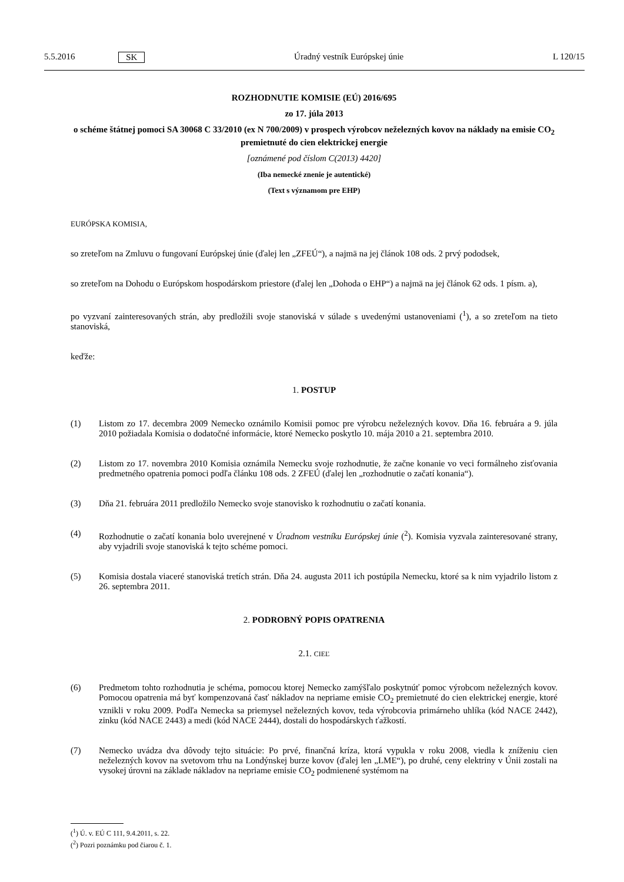5.5.2016 SK Úradný vestník Európskej únie L 120/15
ROZHODNUTIE KOMISIE (EÚ) 2016/695
zo 17. júla 2013
o schéme štátnej pomoci SA 30068 C 33/2010 (ex N 700/2009) v prospech výrobcov neželezných kovov na náklady na emisie CO<sub>2</sub> premietnuté do cien elektrickej energie
[oznámené pod číslom C(2013) 4420]
(Iba nemecké znenie je autentické)
(Text s významom pre EHP)
EURÓPSKA KOMISIA,
so zreteľom na Zmluvu o fungovaní Európskej únie (ďalej len „ZFEÚ“), a najmä na jej článok 108 ods. 2 prvý pododsek,
so zreteľom na Dohodu o Európskom hospodárskom priestore (ďalej len „Dohoda o EHP“) a najmä na jej článok 62 ods. 1 písm. a),
po vyzvaní zainteresovaných strán, aby predložili svoje stanoviská v súlade s uvedenými ustanoveniami (<sup>1</sup>), a so zreteľom na tieto stanoviská,
keďže:
1. POSTUP
(1) Listom zo 17. decembra 2009 Nemecko oznámilo Komisii pomoc pre výrobcu neželezných kovov. Dňa 16. februára a 9. júla 2010 požiadala Komisia o dodatočné informácie, ktoré Nemecko poskytlo 10. mája 2010 a 21. septembra 2010.
(2) Listom zo 17. novembra 2010 Komisia oznámila Nemecku svoje rozhodnutie, že začne konanie vo veci formálneho zisťovania predmetného opatrenia pomoci podľa článku 108 ods. 2 ZFEÚ (ďalej len „rozhodnutie o začatí konania“).
(3) Dňa 21. februára 2011 predložilo Nemecko svoje stanovisko k rozhodnutiu o začatí konania.
(4) Rozhodnutie o začatí konania bolo uverejnené v Úradnom vestníku Európskej únie (<sup>2</sup>). Komisia vyzvala zaintere­sované strany, aby vyjadrili svoje stanoviská k tejto schéme pomoci.
(5) Komisia dostala viaceré stanoviská tretích strán. Dňa 24. augusta 2011 ich postúpila Nemecku, ktoré sa k nim vyjadrilo listom z 26. septembra 2011.
2. PODROBNÝ POPIS OPATRENIA
2.1. CIEĽ
(6) Predmetom tohto rozhodnutia je schéma, pomocou ktorej Nemecko zamýšľalo poskytnúť pomoc výrobcom neželezných kovov. Pomocou opatrenia má byť kompenzovaná časť nákladov na nepriame emisie CO<sub>2</sub> premietnuté do cien elektrickej energie, ktoré vznikli v roku 2009. Podľa Nemecka sa priemysel neželezných kovov, teda výrobcovia primárneho uhlíka (kód NACE 2442), zinku (kód NACE 2443) a medi (kód NACE 2444), dostali do hospodárskych ťažkostí.
(7) Nemecko uvádza dva dôvody tejto situácie: Po prvé, finančná kríza, ktorá vypukla v roku 2008, viedla k zníženiu cien neželezných kovov na svetovom trhu na Londýnskej burze kovov (ďalej len „LME“), po druhé, ceny elektriny v Únii zostali na vysokej úrovni na základe nákladov na nepriame emisie CO<sub>2</sub> podmienené systémom na
(<sup>1</sup>) Ú. v. EÚ C 111, 9.4.2011, s. 22.
(<sup>2</sup>) Pozri poznámku pod čiarou č. 1.